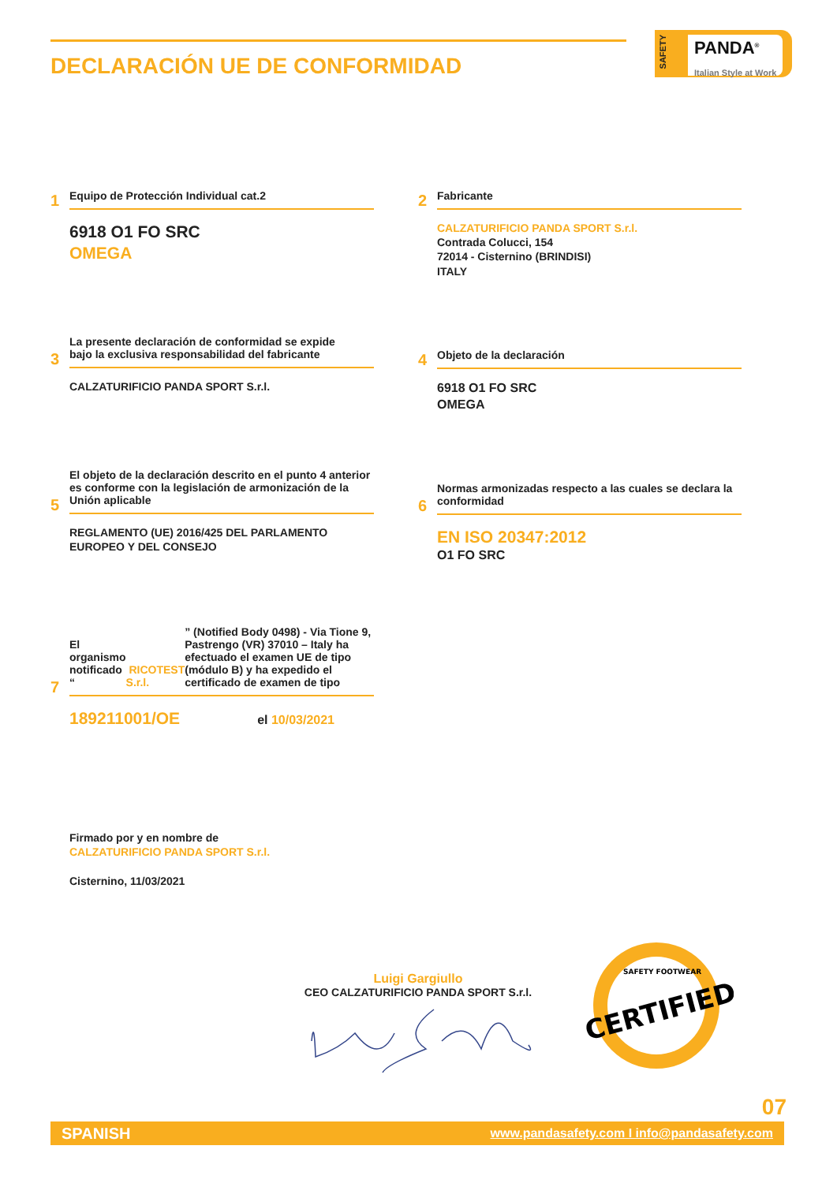DECLARACIÓN UE DE CONFORMIDAD
SAFETY
PANDA<sup>®</sup>
Italian Style at Work
1
Equipo de Protección Individual cat.2
6918 O1 FO SRC
OMEGA
2
Fabricante
CALZATURIFICIO PANDA SPORT S.r.l.
Contrada Colucci, 154
72014 - Cisternino (BRINDISI)
ITALY
3
La presente declaración de conformidad se expide
bajo la exclusiva responsabilidad del fabricante
CALZATURIFICIO PANDA SPORT S.r.l.
4
Objeto de la declaración
6918 O1 FO SRC
OMEGA
5
El objeto de la declaración descrito en el punto 4 anterior es conforme con la legislación de armonización de la Unión aplicable
REGLAMENTO (UE) 2016/425 DEL PARLAMENTO
EUROPEO Y DEL CONSEJO
6
Normas armonizadas respecto a las cuales se declara la conformidad
EN ISO 20347:2012
O1 FO SRC
7
El organismo notificado “ RICOTEST S.r.l.” (Notified Body 0498) - Via Tione 9, Pastrengo (VR) 37010 – Italy ha efectuado el examen UE de tipo (módulo B) y ha expedido el certificado de examen de tipo
189211001/OE el 10/03/2021
Firmado por y en nombre de
CALZATURIFICIO PANDA SPORT S.r.l.
Cisternino, 11/03/2021
Luigi Gargiullo
CEO CALZATURIFICIO PANDA SPORT S.r.l.
CERTIFIED
SAFETY FOOTWEAR
07
SPANISH www.pandasafety.com I info@pandasafety.com